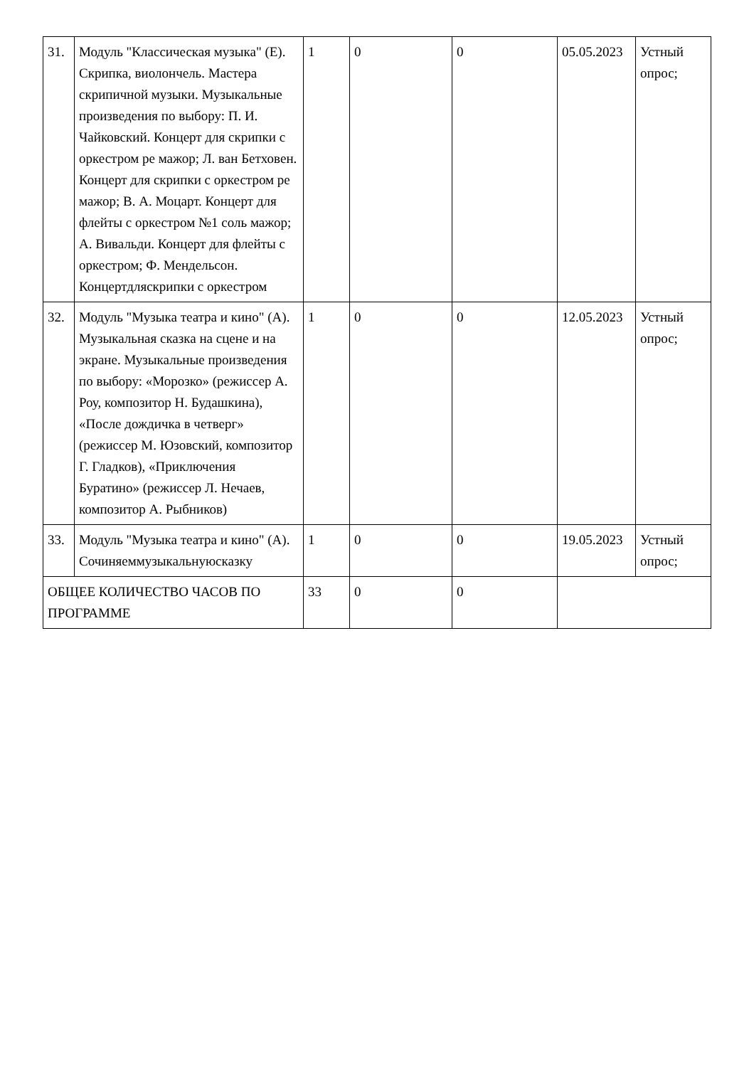| 31. | Модуль "Классическая музыка" (Е). Скрипка, виолончель. Мастера скрипичной музыки. Музыкальные произведения по выбору: П. И. Чайковский. Концерт для скрипки с оркестром ре мажор; Л. ван Бетховен. Концерт для скрипки с оркестром ре мажор; В. А. Моцарт. Концерт для флейты с оркестром №1 соль мажор; А. Вивальди. Концерт для флейты с оркестром; Ф. Мендельсон. Концертдляскрипки с оркестром | 1 | 0 | 0 | 05.05.2023 | Устный опрос; |
| 32. | Модуль "Музыка театра и кино" (А). Музыкальная сказка на сцене и на экране. Музыкальные произведения по выбору: «Морозко» (режиссер А. Роу, композитор Н. Будашкина), «После дождичка в четверг» (режиссер М. Юзовский, композитор Г. Гладков), «Приключения Буратино» (режиссер Л. Нечаев, композитор А. Рыбников) | 1 | 0 | 0 | 12.05.2023 | Устный опрос; |
| 33. | Модуль "Музыка театра и кино" (А). Сочиняеммузыкальнуюсказку | 1 | 0 | 0 | 19.05.2023 | Устный опрос; |
| ОБЩЕЕ КОЛИЧЕСТВО ЧАСОВ ПО ПРОГРАММЕ | | 33 | 0 | 0 | | |